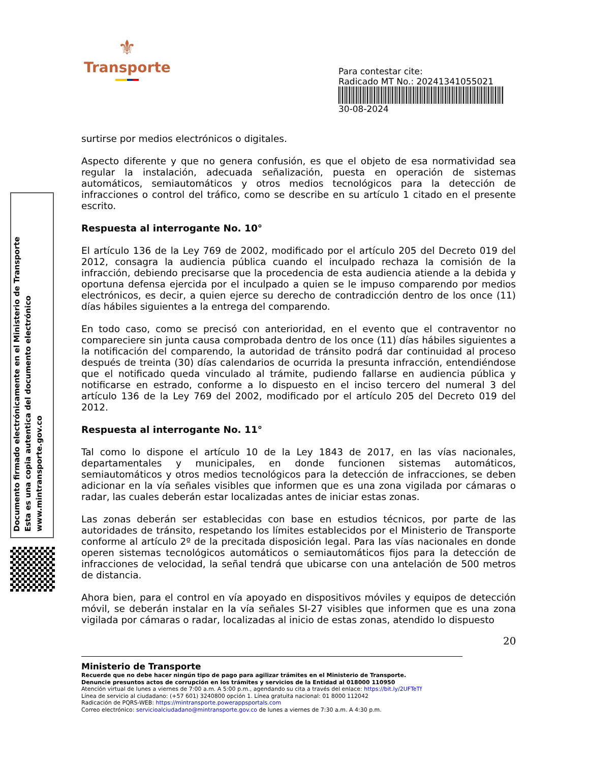⚜
Transporte
Para contestar cite:
Radicado MT No.: 20241341055021
30-08-2024
Documento firmado electrónicamente en el Ministerio de Transporte
Esta es una copia autentica del documento electrónico
www.mintransporte.gov.co
surtirse por medios electrónicos o digitales.
Aspecto diferente y que no genera confusión, es que el objeto de esa normatividad sea regular la instalación, adecuada señalización, puesta en operación de sistemas automáticos, semiautomáticos y otros medios tecnológicos para la detección de infracciones o control del tráfico, como se describe en su artículo 1 citado en el presente escrito.
Respuesta al interrogante No. 10°
El artículo 136 de la Ley 769 de 2002, modificado por el artículo 205 del Decreto 019 del 2012, consagra la audiencia pública cuando el inculpado rechaza la comisión de la infracción, debiendo precisarse que la procedencia de esta audiencia atiende a la debida y oportuna defensa ejercida por el inculpado a quien se le impuso comparendo por medios electrónicos, es decir, a quien ejerce su derecho de contradicción dentro de los once (11) días hábiles siguientes a la entrega del comparendo.
En todo caso, como se precisó con anterioridad, en el evento que el contraventor no compareciere sin junta causa comprobada dentro de los once (11) días hábiles siguientes a la notificación del comparendo, la autoridad de tránsito podrá dar continuidad al proceso después de treinta (30) días calendarios de ocurrida la presunta infracción, entendiéndose que el notificado queda vinculado al trámite, pudiendo fallarse en audiencia pública y notificarse en estrado, conforme a lo dispuesto en el inciso tercero del numeral 3 del artículo 136 de la Ley 769 del 2002, modificado por el artículo 205 del Decreto 019 del 2012.
Respuesta al interrogante No. 11°
Tal como lo dispone el artículo 10 de la Ley 1843 de 2017, en las vías nacionales, departamentales y municipales, en donde funcionen sistemas automáticos, semiautomáticos y otros medios tecnológicos para la detección de infracciones, se deben adicionar en la vía señales visibles que informen que es una zona vigilada por cámaras o radar, las cuales deberán estar localizadas antes de iniciar estas zonas.
Las zonas deberán ser establecidas con base en estudios técnicos, por parte de las autoridades de tránsito, respetando los límites establecidos por el Ministerio de Transporte conforme al artículo 2º de la precitada disposición legal. Para las vías nacionales en donde operen sistemas tecnológicos automáticos o semiautomáticos fijos para la detección de infracciones de velocidad, la señal tendrá que ubicarse con una antelación de 500 metros de distancia.
Ahora bien, para el control en vía apoyado en dispositivos móviles y equipos de detección móvil, se deberán instalar en la vía señales SI-27 visibles que informen que es una zona vigilada por cámaras o radar, localizadas al inicio de estas zonas, atendido lo dispuesto
20
Ministerio de Transporte
Recuerde que no debe hacer ningún tipo de pago para agilizar trámites en el Ministerio de Transporte.
Denuncie presuntos actos de corrupción en los trámites y servicios de la Entidad al 018000 110950
Atención virtual de lunes a viernes de 7:00 a.m. A 5:00 p.m., agendando su cita a través del enlace: https://bit.ly/2UFTeTf
Línea de servicio al ciudadano: (+57 601) 3240800 opción 1. Línea gratuita nacional: 01 8000 112042
Radicación de PQRS-WEB: https://mintransporte.powerappsportals.com
Correo electrónico: servicioalciudadano@mintransporte.gov.co de lunes a viernes de 7:30 a.m. A 4:30 p.m.